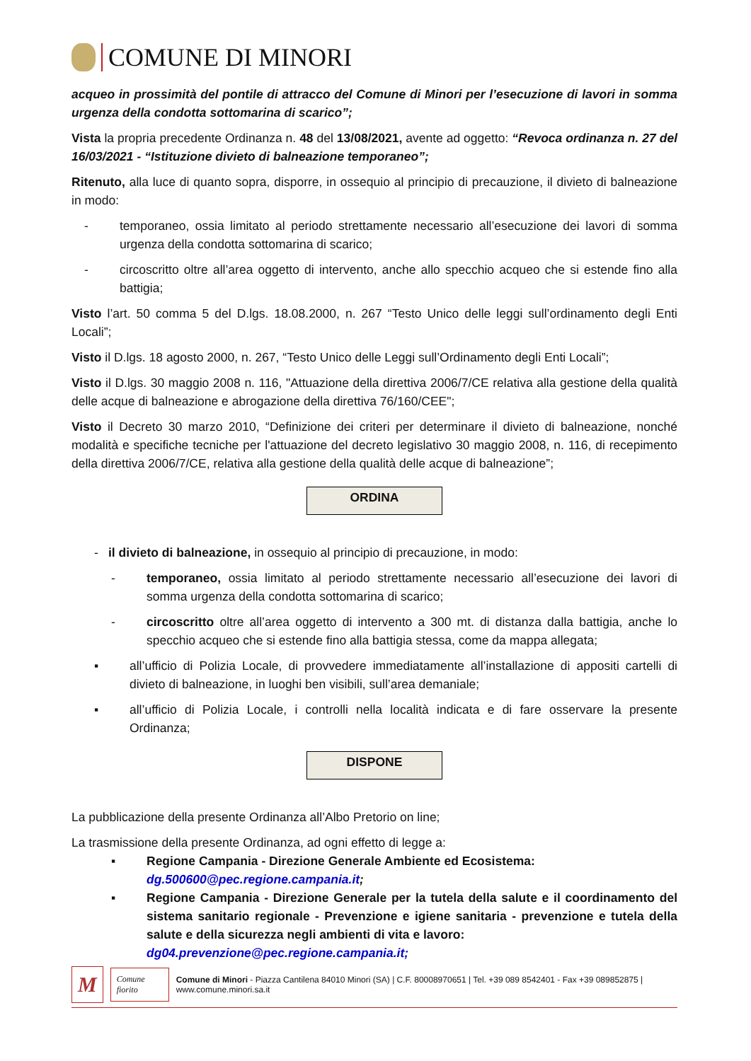COMUNE DI MINORI
acqueo in prossimità del pontile di attracco del Comune di Minori per l’esecuzione di lavori in somma urgenza della condotta sottomarina di scarico”;
Vista la propria precedente Ordinanza n. 48 del 13/08/2021, avente ad oggetto: “Revoca ordinanza n. 27 del 16/03/2021 - “Istituzione divieto di balneazione temporaneo”;
Ritenuto, alla luce di quanto sopra, disporre, in ossequio al principio di precauzione, il divieto di balneazione in modo:
- temporaneo, ossia limitato al periodo strettamente necessario all’esecuzione dei lavori di somma urgenza della condotta sottomarina di scarico;
- circoscritto oltre all’area oggetto di intervento, anche allo specchio acqueo che si estende fino alla battigia;
Visto l’art. 50 comma 5 del D.lgs. 18.08.2000, n. 267 “Testo Unico delle leggi sull’ordinamento degli Enti Locali”;
Visto il D.lgs. 18 agosto 2000, n. 267, “Testo Unico delle Leggi sull’Ordinamento degli Enti Locali”;
Visto il D.lgs. 30 maggio 2008 n. 116, "Attuazione della direttiva 2006/7/CE relativa alla gestione della qualità delle acque di balneazione e abrogazione della direttiva 76/160/CEE";
Visto il Decreto 30 marzo 2010, “Definizione dei criteri per determinare il divieto di balneazione, nonché modalità e specifiche tecniche per l'attuazione del decreto legislativo 30 maggio 2008, n. 116, di recepimento della direttiva 2006/7/CE, relativa alla gestione della qualità delle acque di balneazione”;
ORDINA
- il divieto di balneazione, in ossequio al principio di precauzione, in modo:
- temporaneo, ossia limitato al periodo strettamente necessario all’esecuzione dei lavori di somma urgenza della condotta sottomarina di scarico;
- circoscritto oltre all’area oggetto di intervento a 300 mt. di distanza dalla battigia, anche lo specchio acqueo che si estende fino alla battigia stessa, come da mappa allegata;
▪ all’ufficio di Polizia Locale, di provvedere immediatamente all’installazione di appositi cartelli di divieto di balneazione, in luoghi ben visibili, sull’area demaniale;
▪ all’ufficio di Polizia Locale, i controlli nella località indicata e di fare osservare la presente Ordinanza;
DISPONE
La pubblicazione della presente Ordinanza all’Albo Pretorio on line;
La trasmissione della presente Ordinanza, ad ogni effetto di legge a:
▪ Regione Campania - Direzione Generale Ambiente ed Ecosistema:
dg.500600@pec.regione.campania.it;
▪ Regione Campania - Direzione Generale per la tutela della salute e il coordinamento del sistema sanitario regionale - Prevenzione e igiene sanitaria - prevenzione e tutela della salute e della sicurezza negli ambienti di vita e lavoro:
dg04.prevenzione@pec.regione.campania.it;
M Comune fiorito Comune di Minori - Piazza Cantilena 84010 Minori (SA) | C.F. 80008970651 | Tel. +39 089 8542401 - Fax +39 089852875 | www.comune.minori.sa.it